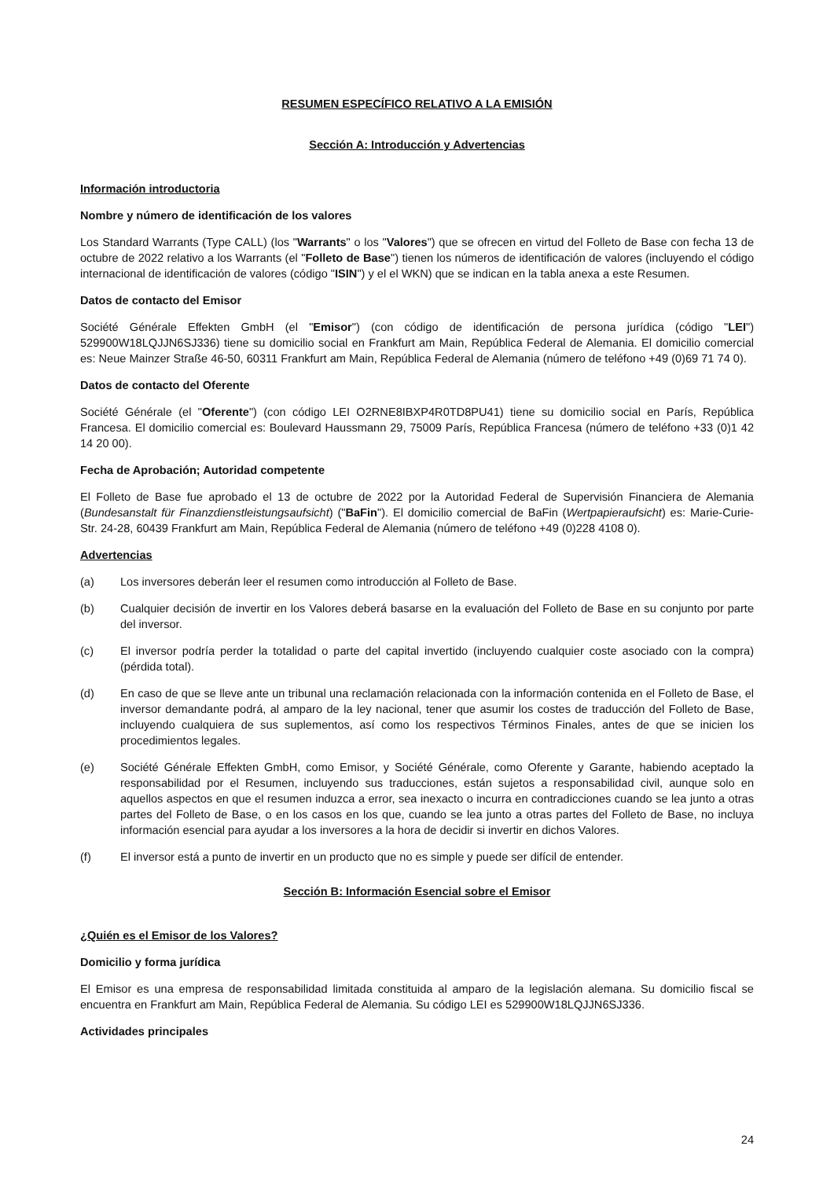RESUMEN ESPECÍFICO RELATIVO A LA EMISIÓN
Sección A: Introducción y Advertencias
Información introductoria
Nombre y número de identificación de los valores
Los Standard Warrants (Type CALL) (los "Warrants" o los "Valores") que se ofrecen en virtud del Folleto de Base con fecha 13 de octubre de 2022 relativo a los Warrants (el "Folleto de Base") tienen los números de identificación de valores (incluyendo el código internacional de identificación de valores (código "ISIN") y el el WKN) que se indican en la tabla anexa a este Resumen.
Datos de contacto del Emisor
Société Générale Effekten GmbH (el "Emisor") (con código de identificación de persona jurídica (código "LEI") 529900W18LQJJN6SJ336) tiene su domicilio social en Frankfurt am Main, República Federal de Alemania. El domicilio comercial es: Neue Mainzer Straße 46-50, 60311 Frankfurt am Main, República Federal de Alemania (número de teléfono +49 (0)69 71 74 0).
Datos de contacto del Oferente
Société Générale (el "Oferente") (con código LEI O2RNE8IBXP4R0TD8PU41) tiene su domicilio social en París, República Francesa. El domicilio comercial es: Boulevard Haussmann 29, 75009 París, República Francesa (número de teléfono +33 (0)1 42 14 20 00).
Fecha de Aprobación; Autoridad competente
El Folleto de Base fue aprobado el 13 de octubre de 2022 por la Autoridad Federal de Supervisión Financiera de Alemania (Bundesanstalt für Finanzdienstleistungsaufsicht) ("BaFin"). El domicilio comercial de BaFin (Wertpapieraufsicht) es: Marie-Curie-Str. 24-28, 60439 Frankfurt am Main, República Federal de Alemania (número de teléfono +49 (0)228 4108 0).
Advertencias
(a) Los inversores deberán leer el resumen como introducción al Folleto de Base.
(b) Cualquier decisión de invertir en los Valores deberá basarse en la evaluación del Folleto de Base en su conjunto por parte del inversor.
(c) El inversor podría perder la totalidad o parte del capital invertido (incluyendo cualquier coste asociado con la compra) (pérdida total).
(d) En caso de que se lleve ante un tribunal una reclamación relacionada con la información contenida en el Folleto de Base, el inversor demandante podrá, al amparo de la ley nacional, tener que asumir los costes de traducción del Folleto de Base, incluyendo cualquiera de sus suplementos, así como los respectivos Términos Finales, antes de que se inicien los procedimientos legales.
(e) Société Générale Effekten GmbH, como Emisor, y Société Générale, como Oferente y Garante, habiendo aceptado la responsabilidad por el Resumen, incluyendo sus traducciones, están sujetos a responsabilidad civil, aunque solo en aquellos aspectos en que el resumen induzca a error, sea inexacto o incurra en contradicciones cuando se lea junto a otras partes del Folleto de Base, o en los casos en los que, cuando se lea junto a otras partes del Folleto de Base, no incluya información esencial para ayudar a los inversores a la hora de decidir si invertir en dichos Valores.
(f) El inversor está a punto de invertir en un producto que no es simple y puede ser difícil de entender.
Sección B: Información Esencial sobre el Emisor
¿Quién es el Emisor de los Valores?
Domicilio y forma jurídica
El Emisor es una empresa de responsabilidad limitada constituida al amparo de la legislación alemana. Su domicilio fiscal se encuentra en Frankfurt am Main, República Federal de Alemania. Su código LEI es 529900W18LQJJN6SJ336.
Actividades principales
24